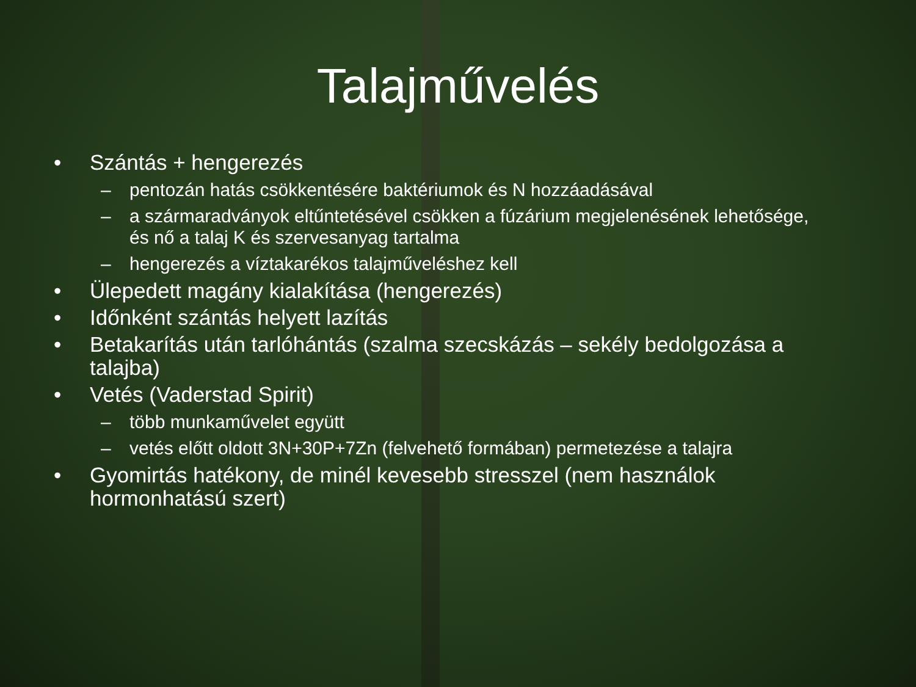Talajművelés
• Szántás + hengerezés
– pentozán hatás csökkentésére baktériumok és N hozzáadásával
– a szármaradványok eltűntetésével csökken a fúzárium megjelenésének lehetősége, és nő a talaj K és szervesanyag tartalma
– hengerezés a víztakarékos talajműveléshez kell
• Ülepedett magány kialakítása (hengerezés)
• Időnként szántás helyett lazítás
• Betakarítás után tarlóhántás (szalma szecskázás – sekély bedolgozása a talajba)
• Vetés (Vaderstad Spirit)
– több munkaművelet együtt
– vetés előtt oldott 3N+30P+7Zn (felvehető formában) permetezése a talajra
• Gyomirtás hatékony, de minél kevesebb stresszel (nem használok hormonhatású szert)